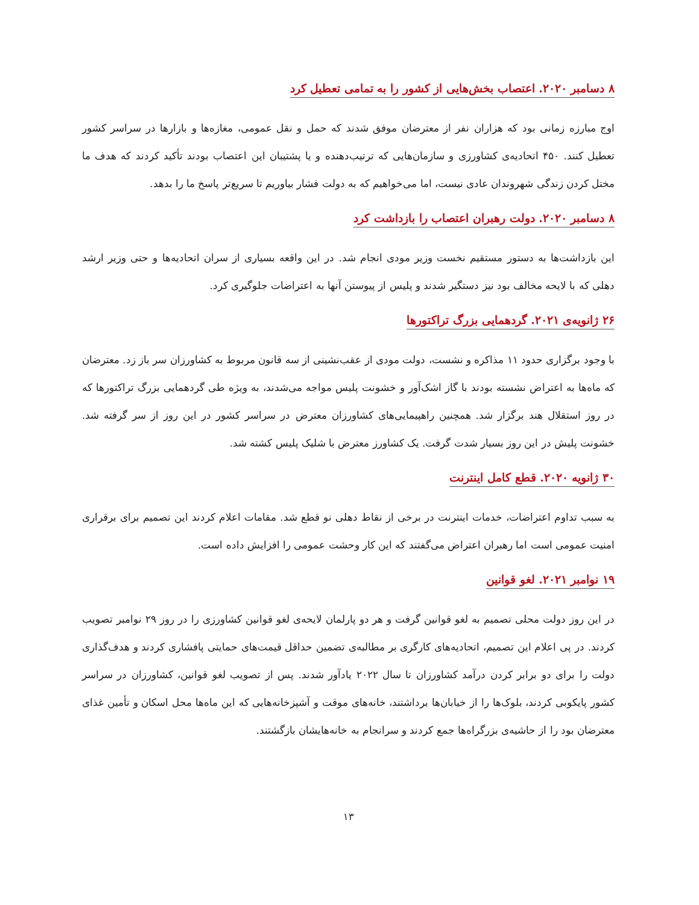۸ دسامبر ۲۰۲۰. اعتصاب بخش‌هایی از کشور را به تمامی تعطیل کرد
اوج مبارزه زمانی بود که هزاران نفر از معترضان موفق شدند که حمل و نقل عمومی، مغازه‌ها و بازارها در سراسر کشور تعطیل کنند. ۴۵۰ اتحادیه‌ی کشاورزی و سازمان‌هایی که ترتیب‌دهنده و یا پشتیبان این اعتصاب بودند تأکید کردند که هدف ما مختل کردن زندگی شهروندان عادی نیست، اما می‌خواهیم که به دولت فشار بیاوریم تا سریع‌تر پاسخ ما را بدهد.
۸ دسامبر ۲۰۲۰. دولت رهبران اعتصاب را بازداشت کرد
این بازداشت‌ها به دستور مستقیم نخست وزیر مودی انجام شد. در این واقعه بسیاری از سران اتحادیه‌ها و حتی وزیر ارشد دهلی که با لایحه مخالف بود نیز دستگیر شدند و پلیس از پیوستن آنها به اعتراضات جلوگیری کرد.
۲۶ ژانویه‌ی ۲۰۲۱. گردهمایی بزرگ تراکتورها
با وجود برگزاری حدود ۱۱ مذاکره و نشست، دولت مودی از عقب‌نشینی از سه قانون مربوط به کشاورزان سر باز زد. معترضان که ماه‌ها به اعتراض نشسته بودند با گاز اشک‌آور و خشونت پلیس مواجه می‌شدند، به ویژه طی گردهمایی بزرگ تراکتورها که در روز استقلال هند برگزار شد. همچنین راهپیمایی‌های کشاورزان معترض در سراسر کشور در این روز از سر گرفته شد. خشونت پلیش در این روز بسیار شدت گرفت. یک کشاورز معترض با شلیک پلیس کشته شد.
۳۰ ژانویه ۲۰۲۰. قطع کامل اینترنت
به سبب تداوم اعتراضات، خدمات اینترنت در برخی از نقاط دهلی نو قطع شد. مقامات اعلام کردند این تصمیم برای برقراری امنیت عمومی است اما رهبران اعتراض می‌گفتند که این کار وحشت عمومی را افزایش داده است.
۱۹ نوامبر ۲۰۲۱. لغو قوانین
در این روز دولت محلی تصمیم به لغو قوانین گرفت و هر دو پارلمان لایحه‌ی لغو قوانین کشاورزی را در روز ۲۹ نوامبر تصویب کردند. در پی اعلام این تصمیم، اتحادیه‌های کارگری بر مطالبه‌ی تضمین حداقل قیمت‌های حمایتی پافشاری کردند و هدف‌گذاری دولت را برای دو برابر کردن درآمد کشاورزان تا سال ۲۰۲۲ یادآور شدند. پس از تصویب لغو قوانین، کشاورزان در سراسر کشور پایکوبی کردند، بلوک‌ها را از خیابان‌ها برداشتند، خانه‌های موقت و آشپزخانه‌هایی که این ماه‌ها محل اسکان و تأمین غذای معترضان بود را از حاشیه‌ی بزرگراه‌ها جمع کردند و سرانجام به خانه‌هایشان بازگشتند.
۱۳